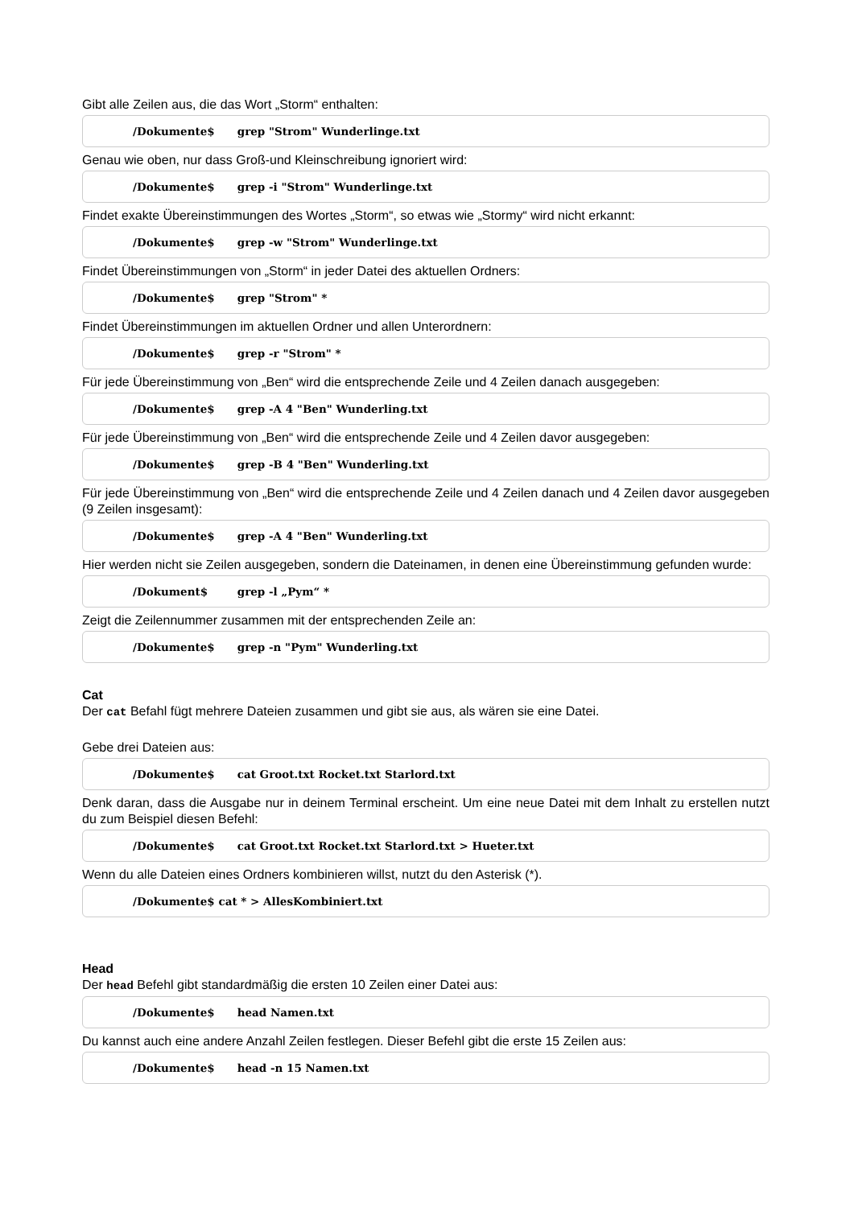Gibt alle Zeilen aus, die das Wort „Storm“ enthalten:
/Dokumente$ grep "Strom" Wunderlinge.txt
Genau wie oben, nur dass Groß-und Kleinschreibung ignoriert wird:
/Dokumente$ grep -i "Strom" Wunderlinge.txt
Findet exakte Übereinstimmungen des Wortes „Storm“, so etwas wie „Stormy“ wird nicht erkannt:
/Dokumente$ grep -w "Strom" Wunderlinge.txt
Findet Übereinstimmungen von „Storm“ in jeder Datei des aktuellen Ordners:
/Dokumente$ grep "Strom" *
Findet Übereinstimmungen im aktuellen Ordner und allen Unterordnern:
/Dokumente$ grep -r "Strom" *
Für jede Übereinstimmung von „Ben“ wird die entsprechende Zeile und 4 Zeilen danach ausgegeben:
/Dokumente$ grep -A 4 "Ben" Wunderling.txt
Für jede Übereinstimmung von „Ben“ wird die entsprechende Zeile und 4 Zeilen davor ausgegeben:
/Dokumente$ grep -B 4 "Ben" Wunderling.txt
Für jede Übereinstimmung von „Ben“ wird die entsprechende Zeile und 4 Zeilen danach und 4 Zeilen davor ausgegeben (9 Zeilen insgesamt):
/Dokumente$ grep -A 4 "Ben" Wunderling.txt
Hier werden nicht sie Zeilen ausgegeben, sondern die Dateinamen, in denen eine Übereinstimmung gefunden wurde:
/Dokument$ grep -l „Pym“ *
Zeigt die Zeilennummer zusammen mit der entsprechenden Zeile an:
/Dokumente$ grep -n "Pym" Wunderling.txt
Cat
Der cat Befahl fügt mehrere Dateien zusammen und gibt sie aus, als wären sie eine Datei.
Gebe drei Dateien aus:
/Dokumente$ cat Groot.txt Rocket.txt Starlord.txt
Denk daran, dass die Ausgabe nur in deinem Terminal erscheint. Um eine neue Datei mit dem Inhalt zu erstellen nutzt du zum Beispiel diesen Befehl:
/Dokumente$ cat Groot.txt Rocket.txt Starlord.txt > Hueter.txt
Wenn du alle Dateien eines Ordners kombinieren willst, nutzt du den Asterisk (*).
/Dokumente$ cat * > AllesKombiniert.txt
Head
Der head Befehl gibt standardmäßig die ersten 10 Zeilen einer Datei aus:
/Dokumente$ head Namen.txt
Du kannst auch eine andere Anzahl Zeilen festlegen. Dieser Befehl gibt die erste 15 Zeilen aus:
/Dokumente$ head -n 15 Namen.txt